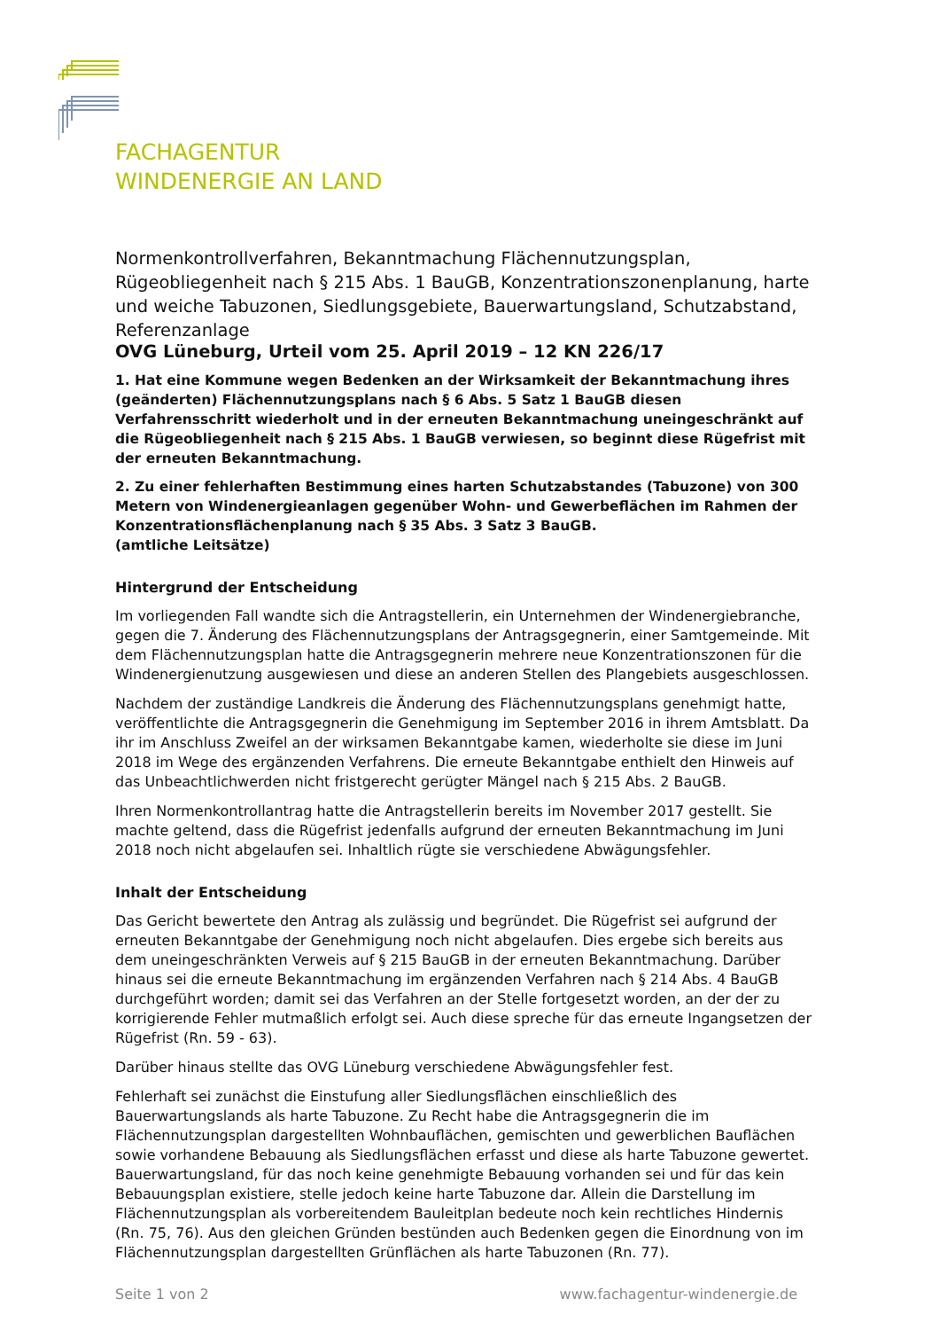FACHAGENTUR
WINDENERGIE AN LAND
Normenkontrollverfahren, Bekanntmachung Flächennutzungsplan, Rügeobliegenheit nach § 215 Abs. 1 BauGB, Konzentrationszonenplanung, harte und weiche Tabuzonen, Siedlungsgebiete, Bauerwartungsland, Schutzabstand, Referenzanlage
OVG Lüneburg, Urteil vom 25. April 2019 – 12 KN 226/17
1. Hat eine Kommune wegen Bedenken an der Wirksamkeit der Bekanntmachung ihres (geänderten) Flächennutzungsplans nach § 6 Abs. 5 Satz 1 BauGB diesen Verfahrensschritt wiederholt und in der erneuten Bekanntmachung uneingeschränkt auf die Rügeobliegenheit nach § 215 Abs. 1 BauGB verwiesen, so beginnt diese Rügefrist mit der erneuten Bekanntmachung.
2. Zu einer fehlerhaften Bestimmung eines harten Schutzabstandes (Tabuzone) von 300 Metern von Windenergieanlagen gegenüber Wohn- und Gewerbeflächen im Rahmen der Konzentrationsflächenplanung nach § 35 Abs. 3 Satz 3 BauGB.
(amtliche Leitsätze)
Hintergrund der Entscheidung
Im vorliegenden Fall wandte sich die Antragstellerin, ein Unternehmen der Windenergiebranche, gegen die 7. Änderung des Flächennutzungsplans der Antragsgegnerin, einer Samtgemeinde. Mit dem Flächennutzungsplan hatte die Antragsgegnerin mehrere neue Konzentrationszonen für die Windenergienutzung ausgewiesen und diese an anderen Stellen des Plangebiets ausgeschlossen.
Nachdem der zuständige Landkreis die Änderung des Flächennutzungsplans genehmigt hatte, veröffentlichte die Antragsgegnerin die Genehmigung im September 2016 in ihrem Amtsblatt. Da ihr im Anschluss Zweifel an der wirksamen Bekanntgabe kamen, wiederholte sie diese im Juni 2018 im Wege des ergänzenden Verfahrens. Die erneute Bekanntgabe enthielt den Hinweis auf das Unbeachtlichwerden nicht fristgerecht gerügter Mängel nach § 215 Abs. 2 BauGB.
Ihren Normenkontrollantrag hatte die Antragstellerin bereits im November 2017 gestellt. Sie machte geltend, dass die Rügefrist jedenfalls aufgrund der erneuten Bekanntmachung im Juni 2018 noch nicht abgelaufen sei. Inhaltlich rügte sie verschiedene Abwägungsfehler.
Inhalt der Entscheidung
Das Gericht bewertete den Antrag als zulässig und begründet. Die Rügefrist sei aufgrund der erneuten Bekanntgabe der Genehmigung noch nicht abgelaufen. Dies ergebe sich bereits aus dem uneingeschränkten Verweis auf § 215 BauGB in der erneuten Bekanntmachung. Darüber hinaus sei die erneute Bekanntmachung im ergänzenden Verfahren nach § 214 Abs. 4 BauGB durchgeführt worden; damit sei das Verfahren an der Stelle fortgesetzt worden, an der der zu korrigierende Fehler mutmaßlich erfolgt sei. Auch diese spreche für das erneute Ingangsetzen der Rügefrist (Rn. 59 - 63).
Darüber hinaus stellte das OVG Lüneburg verschiedene Abwägungsfehler fest.
Fehlerhaft sei zunächst die Einstufung aller Siedlungsflächen einschließlich des Bauerwartungslands als harte Tabuzone. Zu Recht habe die Antragsgegnerin die im Flächennutzungsplan dargestellten Wohnbauflächen, gemischten und gewerblichen Bauflächen sowie vorhandene Bebauung als Siedlungsflächen erfasst und diese als harte Tabuzone gewertet. Bauerwartungsland, für das noch keine genehmigte Bebauung vorhanden sei und für das kein Bebauungsplan existiere, stelle jedoch keine harte Tabuzone dar. Allein die Darstellung im Flächennutzungsplan als vorbereitendem Bauleitplan bedeute noch kein rechtliches Hindernis (Rn. 75, 76). Aus den gleichen Gründen bestünden auch Bedenken gegen die Einordnung von im Flächennutzungsplan dargestellten Grünflächen als harte Tabuzonen (Rn. 77).
Seite 1 von 2 www.fachagentur-windenergie.de